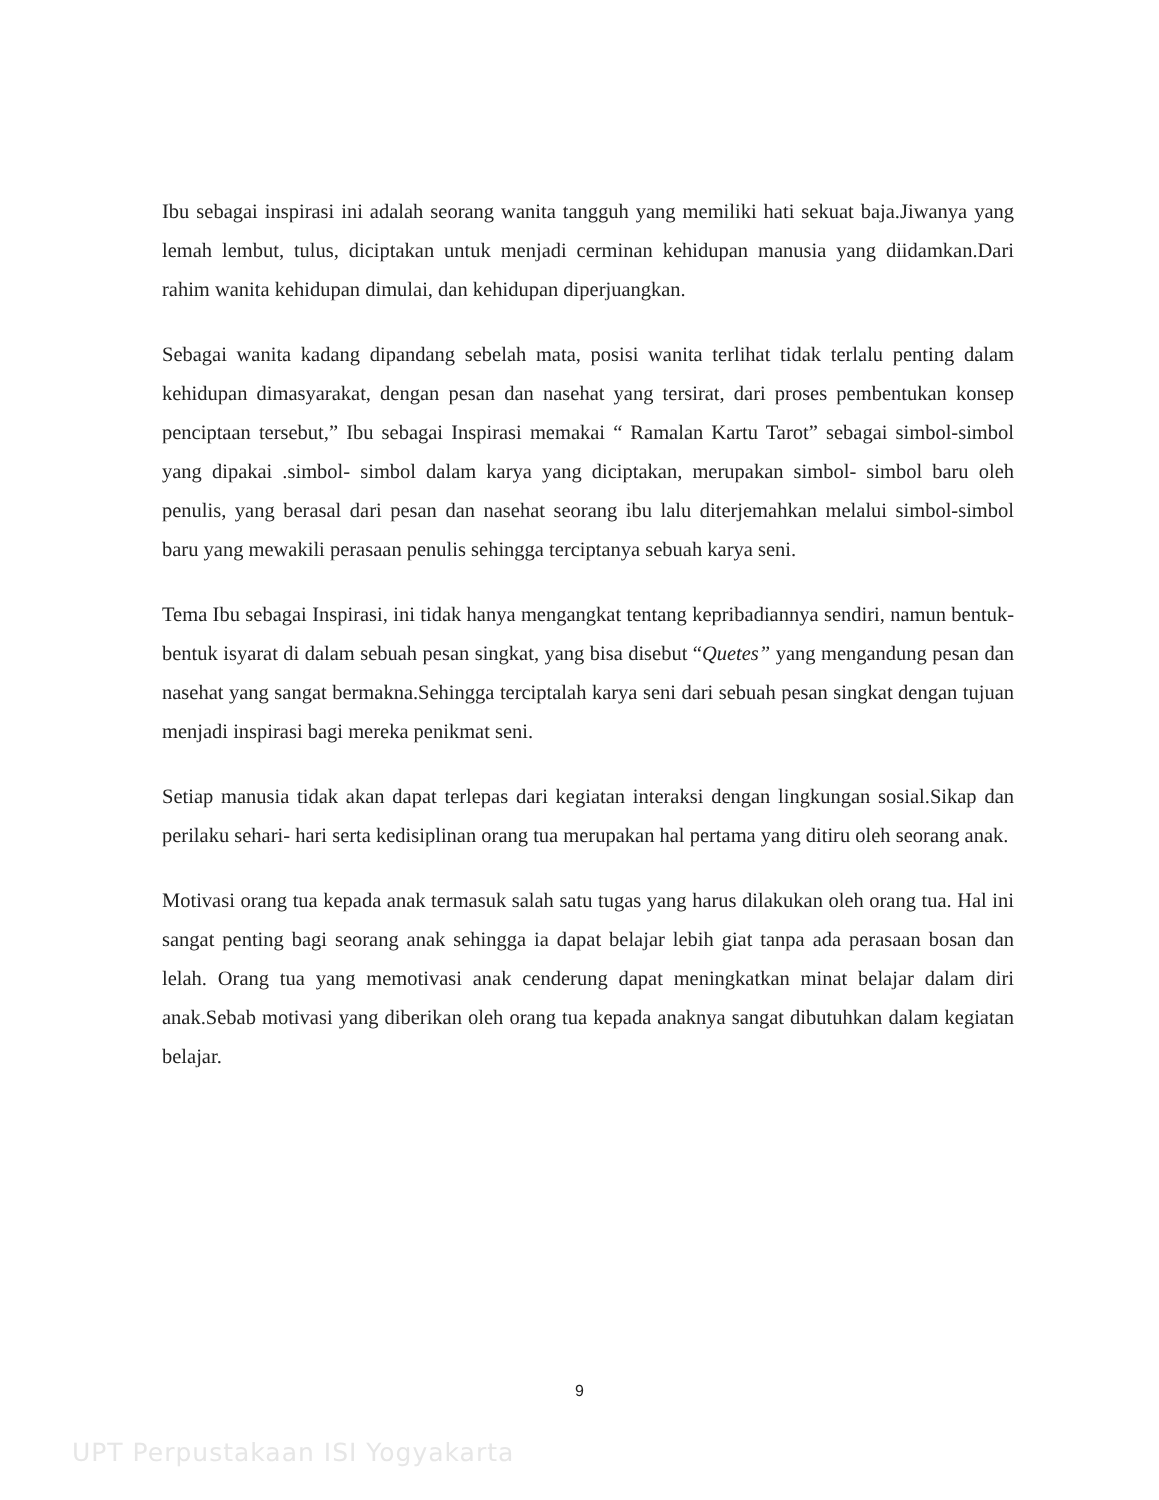Ibu sebagai inspirasi ini adalah seorang wanita tangguh yang memiliki hati sekuat baja.Jiwanya yang lemah lembut, tulus, diciptakan untuk menjadi cerminan kehidupan manusia yang diidamkan.Dari rahim wanita kehidupan dimulai, dan kehidupan diperjuangkan.
Sebagai wanita kadang dipandang sebelah mata, posisi wanita terlihat tidak terlalu penting dalam kehidupan dimasyarakat, dengan pesan dan nasehat yang tersirat, dari proses pembentukan konsep penciptaan tersebut,” Ibu sebagai Inspirasi memakai “ Ramalan Kartu Tarot” sebagai simbol-simbol yang dipakai .simbol- simbol dalam karya yang diciptakan, merupakan simbol- simbol baru oleh penulis, yang berasal dari pesan dan nasehat seorang ibu lalu diterjemahkan melalui simbol-simbol baru yang mewakili perasaan penulis sehingga terciptanya sebuah karya seni.
Tema Ibu sebagai Inspirasi, ini tidak hanya mengangkat tentang kepribadiannya sendiri, namun bentuk- bentuk isyarat di dalam sebuah pesan singkat, yang bisa disebut “Quetes” yang mengandung pesan dan nasehat yang sangat bermakna.Sehingga terciptalah karya seni dari sebuah pesan singkat dengan tujuan menjadi inspirasi bagi mereka penikmat seni.
Setiap manusia tidak akan dapat terlepas dari kegiatan interaksi dengan lingkungan sosial.Sikap dan perilaku sehari- hari serta kedisiplinan orang tua merupakan hal pertama yang ditiru oleh seorang anak.
Motivasi orang tua kepada anak termasuk salah satu tugas yang harus dilakukan oleh orang tua. Hal ini sangat penting bagi seorang anak sehingga ia dapat belajar lebih giat tanpa ada perasaan bosan dan lelah. Orang tua yang memotivasi anak cenderung dapat meningkatkan minat belajar dalam diri anak.Sebab motivasi yang diberikan oleh orang tua kepada anaknya sangat dibutuhkan dalam kegiatan belajar.
9
UPT Perpustakaan ISI Yogyakarta